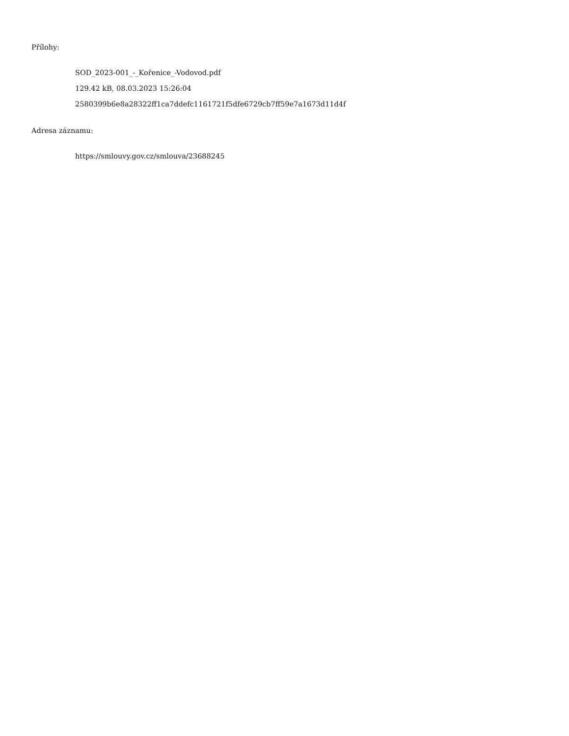Přílohy:
SOD_2023-001_-_Kořenice_-Vodovod.pdf
129.42 kB, 08.03.2023 15:26:04
2580399b6e8a28322ff1ca7ddefc1161721f5dfe6729cb7ff59e7a1673d11d4f
Adresa záznamu:
https://smlouvy.gov.cz/smlouva/23688245